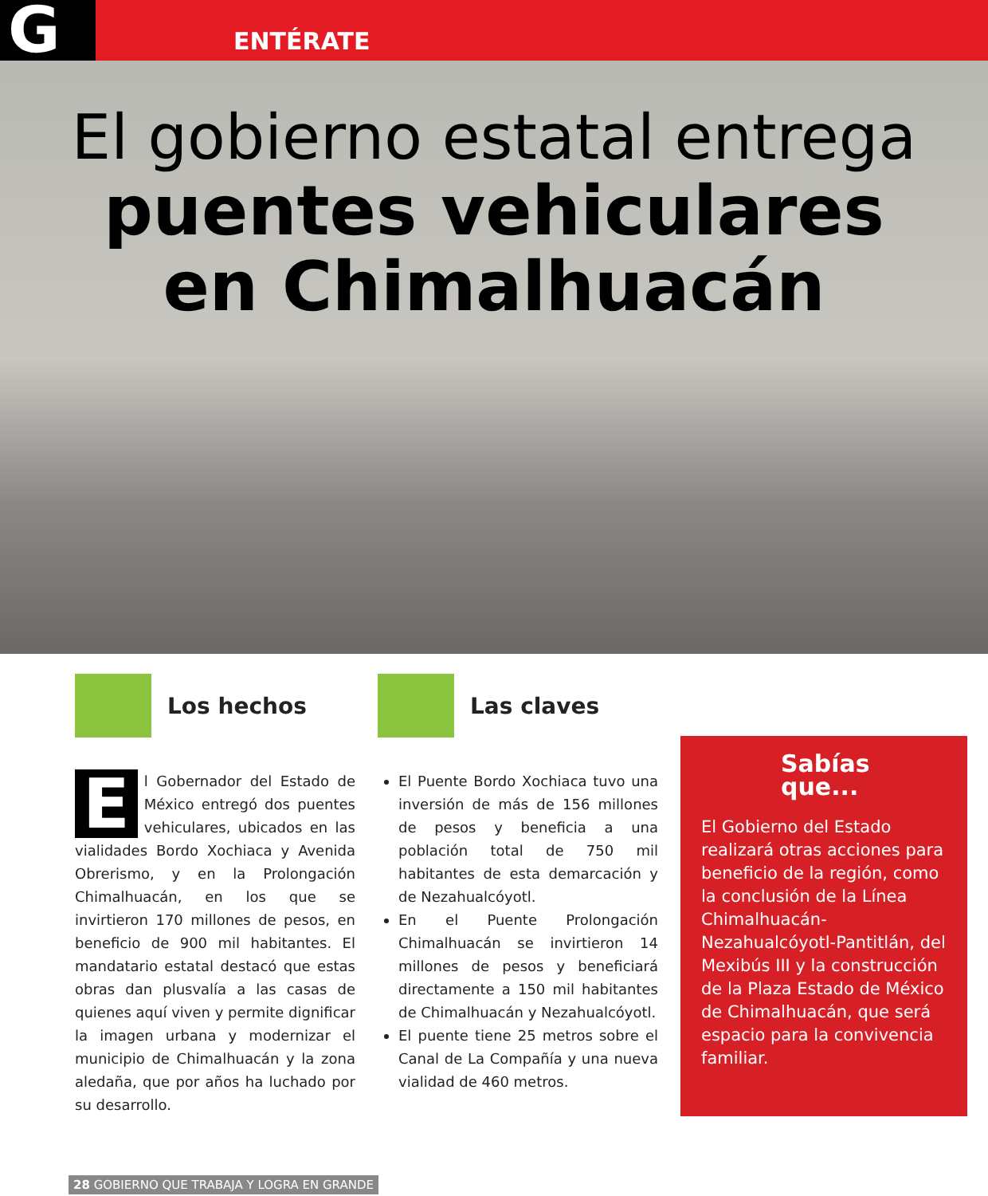G ENTÉRATE
El gobierno estatal entrega
puentes vehiculares
en Chimalhuacán
Los hechos
El Gobernador del Estado de México entregó dos puentes vehiculares, ubicados en las vialidades Bordo Xochiaca y Avenida Obrerismo, y en la Prolongación Chimalhuacán, en los que se invirtieron 170 millones de pesos, en beneficio de 900 mil habitantes. El mandatario estatal destacó que estas obras dan plusvalía a las casas de quienes aquí viven y permite dignificar la imagen urbana y modernizar el municipio de Chimalhuacán y la zona aledaña, que por años ha luchado por su desarrollo.
Las claves
El Puente Bordo Xochiaca tuvo una inversión de más de 156 millones de pesos y beneficia a una población total de 750 mil habitantes de esta demarcación y de Nezahualcóyotl.
En el Puente Prolongación Chimalhuacán se invirtieron 14 millones de pesos y beneficiará directamente a 150 mil habitantes de Chimalhuacán y Nezahualcóyotl.
El puente tiene 25 metros sobre el Canal de La Compañía y una nueva vialidad de 460 metros.
Sabías que...
El Gobierno del Estado realizará otras acciones para beneficio de la región, como la conclusión de la Línea Chimalhuacán-Nezahualcóyotl-Pantitlán, del Mexibús III y la construcción de la Plaza Estado de México de Chimalhuacán, que será espacio para la convivencia familiar.
28 GOBIERNO QUE TRABAJA Y LOGRA EN GRANDE